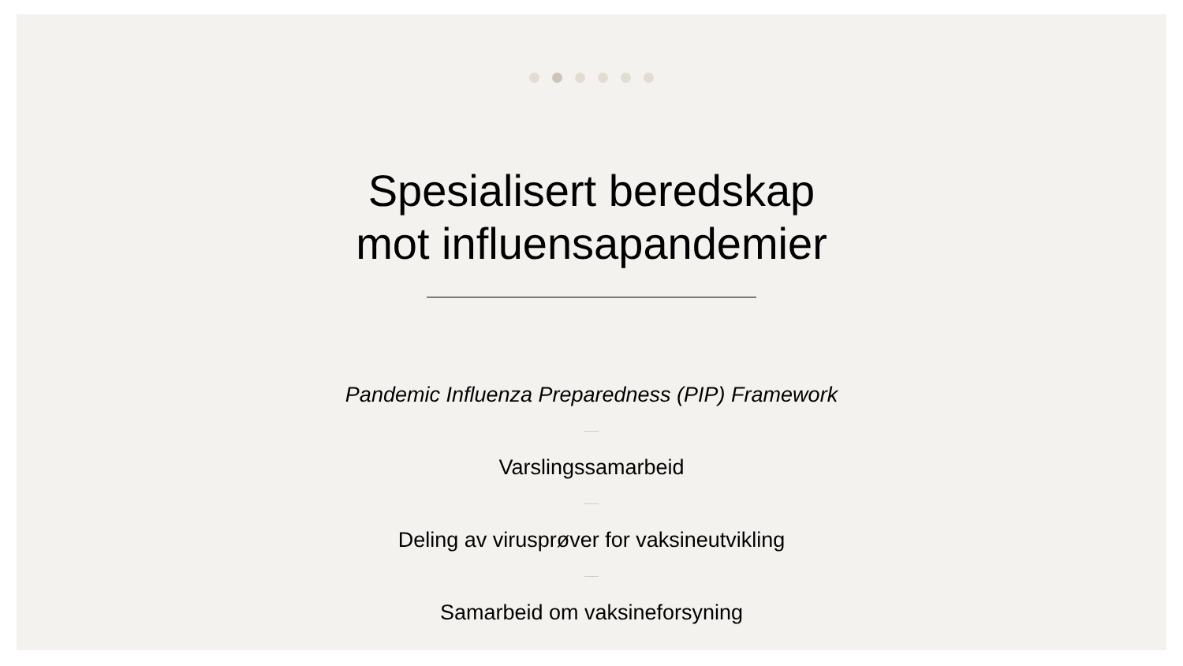Spesialisert beredskap
mot influensapandemier
Pandemic Influenza Preparedness (PIP) Framework
Varslingssamarbeid
Deling av virusprøver for vaksineutvikling
Samarbeid om vaksineforsyning